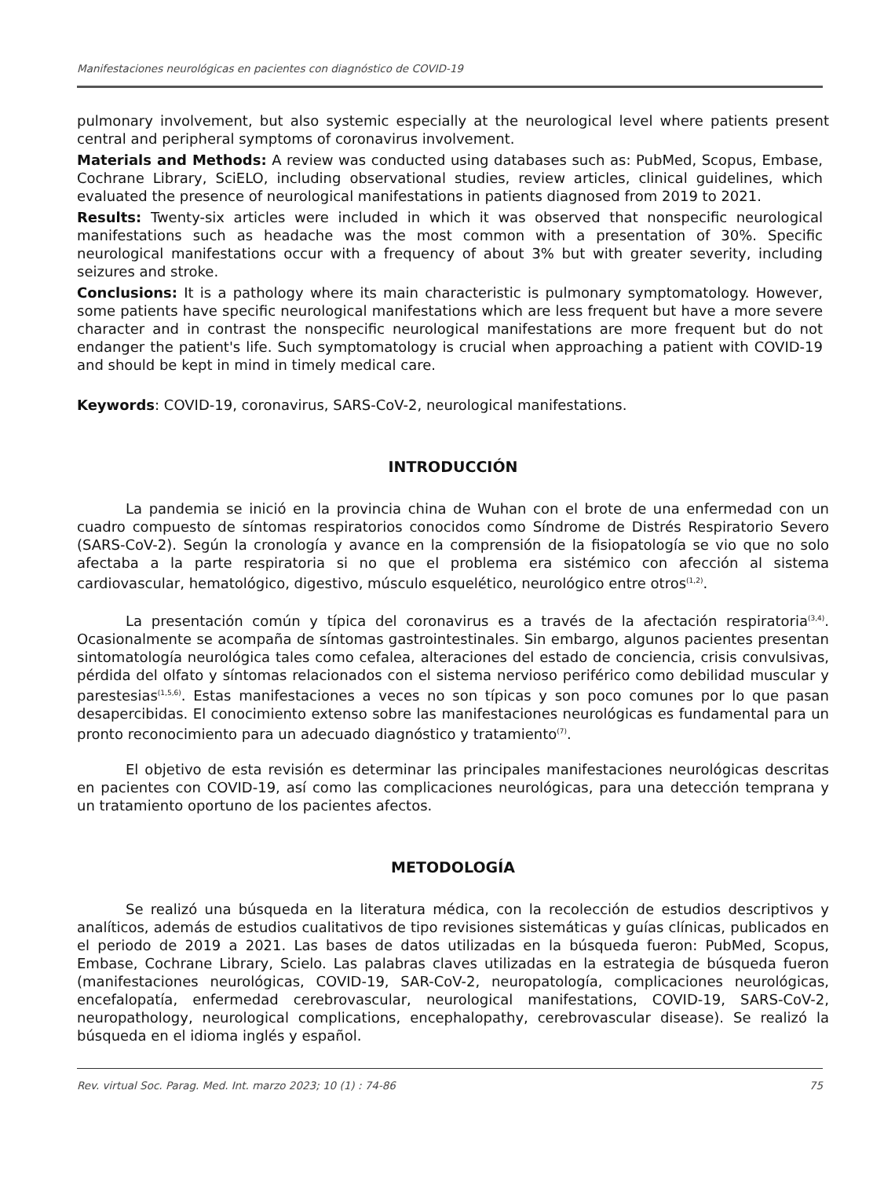Manifestaciones neurológicas en pacientes con diagnóstico de COVID-19
pulmonary involvement, but also systemic especially at the neurological level where patients present central and peripheral symptoms of coronavirus involvement.
Materials and Methods: A review was conducted using databases such as: PubMed, Scopus, Embase, Cochrane Library, SciELO, including observational studies, review articles, clinical guidelines, which evaluated the presence of neurological manifestations in patients diagnosed from 2019 to 2021.
Results: Twenty-six articles were included in which it was observed that nonspecific neurological manifestations such as headache was the most common with a presentation of 30%. Specific neurological manifestations occur with a frequency of about 3% but with greater severity, including seizures and stroke.
Conclusions: It is a pathology where its main characteristic is pulmonary symptomatology. However, some patients have specific neurological manifestations which are less frequent but have a more severe character and in contrast the nonspecific neurological manifestations are more frequent but do not endanger the patient's life. Such symptomatology is crucial when approaching a patient with COVID-19 and should be kept in mind in timely medical care.
Keywords: COVID-19, coronavirus, SARS-CoV-2, neurological manifestations.
INTRODUCCIÓN
La pandemia se inició en la provincia china de Wuhan con el brote de una enfermedad con un cuadro compuesto de síntomas respiratorios conocidos como Síndrome de Distrés Respiratorio Severo (SARS-CoV-2). Según la cronología y avance en la comprensión de la fisiopatología se vio que no solo afectaba a la parte respiratoria si no que el problema era sistémico con afección al sistema cardiovascular, hematológico, digestivo, músculo esquelético, neurológico entre otros<sup>(1,2)</sup>.
La presentación común y típica del coronavirus es a través de la afectación respiratoria<sup>(3,4)</sup>. Ocasionalmente se acompaña de síntomas gastrointestinales. Sin embargo, algunos pacientes presentan sintomatología neurológica tales como cefalea, alteraciones del estado de conciencia, crisis convulsivas, pérdida del olfato y síntomas relacionados con el sistema nervioso periférico como debilidad muscular y parestesias<sup>(1,5,6)</sup>. Estas manifestaciones a veces no son típicas y son poco comunes por lo que pasan desapercibidas. El conocimiento extenso sobre las manifestaciones neurológicas es fundamental para un pronto reconocimiento para un adecuado diagnóstico y tratamiento<sup>(7)</sup>.
El objetivo de esta revisión es determinar las principales manifestaciones neurológicas descritas en pacientes con COVID-19, así como las complicaciones neurológicas, para una detección temprana y un tratamiento oportuno de los pacientes afectos.
METODOLOGÍA
Se realizó una búsqueda en la literatura médica, con la recolección de estudios descriptivos y analíticos, además de estudios cualitativos de tipo revisiones sistemáticas y guías clínicas, publicados en el periodo de 2019 a 2021. Las bases de datos utilizadas en la búsqueda fueron: PubMed, Scopus, Embase, Cochrane Library, Scielo. Las palabras claves utilizadas en la estrategia de búsqueda fueron (manifestaciones neurológicas, COVID-19, SAR-CoV-2, neuropatología, complicaciones neurológicas, encefalopatía, enfermedad cerebrovascular, neurological manifestations, COVID-19, SARS-CoV-2, neuropathology, neurological complications, encephalopathy, cerebrovascular disease). Se realizó la búsqueda en el idioma inglés y español.
Rev. virtual Soc. Parag. Med. Int. marzo 2023; 10 (1) : 74-86 75